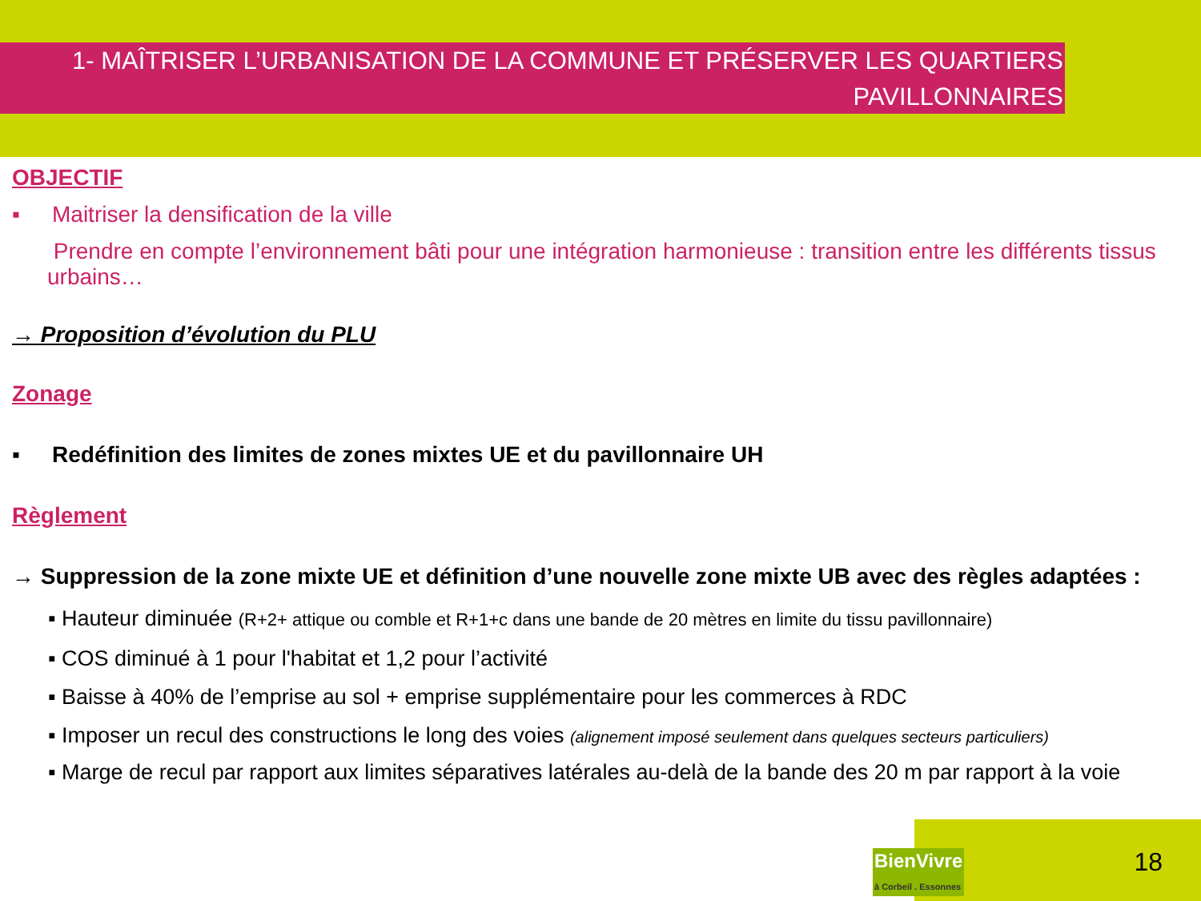1- MAÎTRISER L’URBANISATION DE LA COMMUNE ET PRÉSERVER LES QUARTIERS
PAVILLONNAIRES
OBJECTIF
▪ Maitriser la densification de la ville
▪ Prendre en compte l’environnement bâti pour une intégration harmonieuse : transition entre les différents tissus urbains…
→ Proposition d’évolution du PLU
Zonage
▪ Redéfinition des limites de zones mixtes UE et du pavillonnaire UH
Règlement
→ Suppression de la zone mixte UE et définition d’une nouvelle zone mixte UB avec des règles adaptées :
▪ Hauteur diminuée (R+2+ attique ou comble et R+1+c dans une bande de 20 mètres en limite du tissu pavillonnaire)
▪ COS diminué à 1 pour l'habitat et 1,2 pour l’activité
▪ Baisse à 40% de l’emprise au sol + emprise supplémentaire pour les commerces à RDC
▪ Imposer un recul des constructions le long des voies (alignement imposé seulement dans quelques secteurs particuliers)
▪ Marge de recul par rapport aux limites séparatives latérales au-delà de la bande des 20 m par rapport à la voie
BienVivre
à Corbeil . Essonnes
18